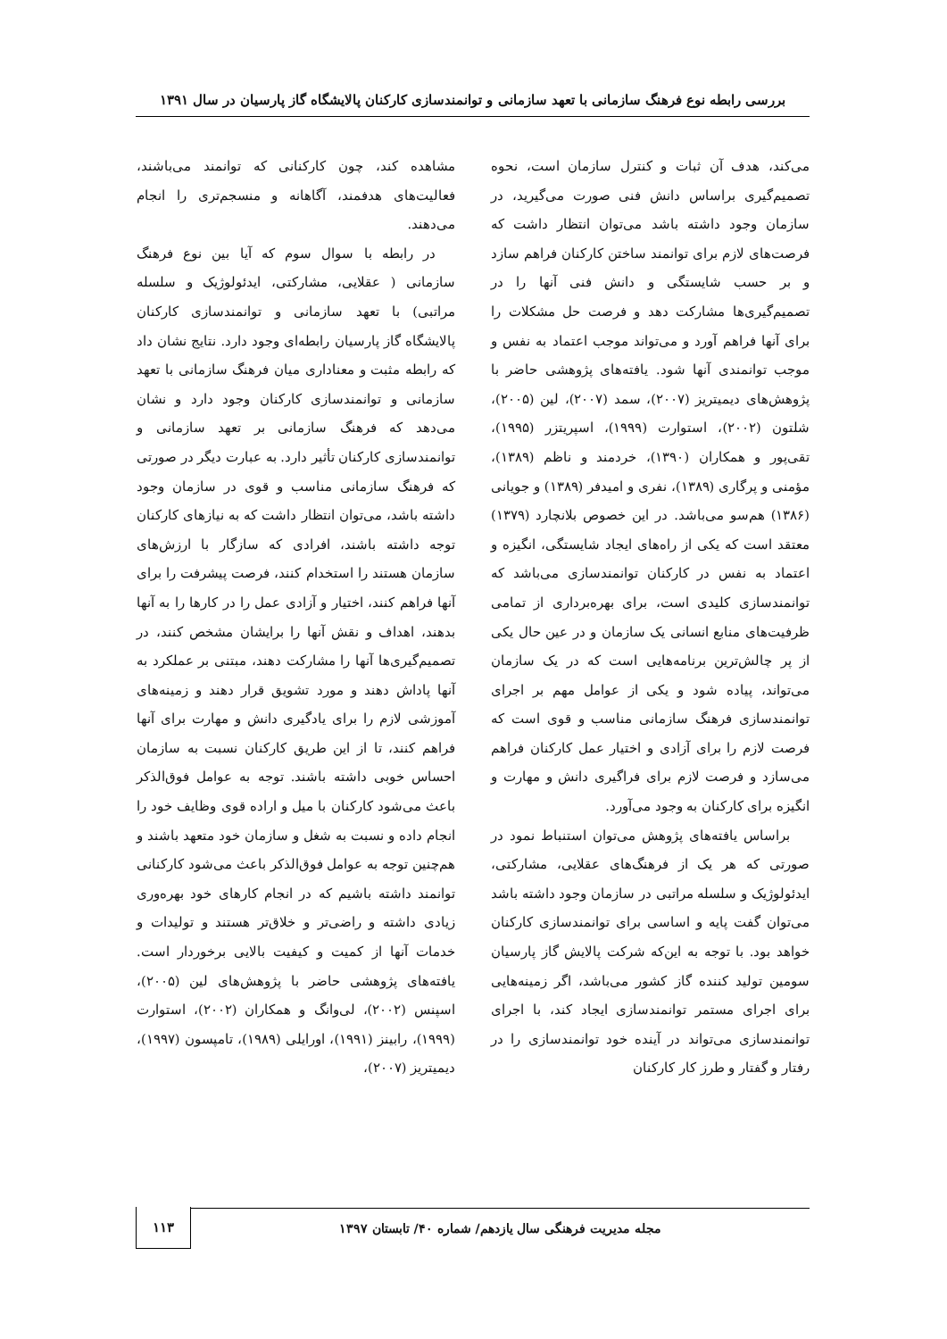بررسی رابطه نوع فرهنگ سازمانی با تعهد سازمانی و توانمندسازی کارکنان پالایشگاه گاز پارسیان در سال ۱۳۹۱
می‌کند، هدف آن ثبات و کنترل سازمان است، نحوه تصمیم‌گیری براساس دانش فنی صورت می‌گیرید، در سازمان وجود داشته باشد می‌توان انتظار داشت که فرصت‌های لازم برای توانمند ساختن کارکنان فراهم سازد و بر حسب شایستگی و دانش فنی آنها را در تصمیم‌گیری‌ها مشارکت دهد و فرصت حل مشکلات را برای آنها فراهم آورد و می‌تواند موجب اعتماد به نفس و موجب توانمندی آنها شود. یافته‌های پژوهشی حاضر با پژوهش‌های دیمیتریز (۲۰۰۷)، سمد (۲۰۰۷)، لین (۲۰۰۵)، شلتون (۲۰۰۲)، استوارت (۱۹۹۹)، اسپریتزر (۱۹۹۵)، تقی‌پور و همکاران (۱۳۹۰)، خردمند و ناظم (۱۳۸۹)، مؤمنی و پرگاری (۱۳۸۹)، نفری و امیدفر (۱۳۸۹) و جویانی (۱۳۸۶) هم‌سو می‌باشد. در این خصوص بلانچارد (۱۳۷۹) معتقد است که یکی از راه‌های ایجاد شایستگی، انگیزه و اعتماد به نفس در کارکنان توانمندسازی می‌باشد که توانمندسازی کلیدی است، برای بهره‌برداری از تمامی ظرفیت‌های منابع انسانی یک سازمان و در عین حال یکی از پر چالش‌ترین برنامه‌هایی است که در یک سازمان می‌تواند، پیاده شود و یکی از عوامل مهم بر اجرای توانمندسازی فرهنگ سازمانی مناسب و قوی است که فرصت لازم را برای آزادی و اختیار عمل کارکنان فراهم می‌سازد و فرصت لازم برای فراگیری دانش و مهارت و انگیزه برای کارکنان به وجود می‌آورد.
براساس یافته‌های پژوهش می‌توان استنباط نمود در صورتی که هر یک از فرهنگ‌های عقلایی، مشارکتی، ایدئولوژیک و سلسله مراتبی در سازمان وجود داشته باشد می‌توان گفت پایه و اساسی برای توانمندسازی کارکنان خواهد بود. با توجه به این‌که شرکت پالایش گاز پارسیان سومین تولید کننده گاز کشور می‌باشد، اگر زمینه‌هایی برای اجرای مستمر توانمندسازی ایجاد کند، با اجرای توانمندسازی می‌تواند در آینده خود توانمندسازی را در رفتار و گفتار و طرز کار کارکنان
مشاهده کند، چون کارکنانی که توانمند می‌باشند، فعالیت‌های هدفمند، آگاهانه و منسجم‌تری را انجام می‌دهند.
در رابطه با سوال سوم که آیا بین نوع فرهنگ سازمانی ( عقلایی، مشارکتی، ایدئولوژیک و سلسله مراتبی) با تعهد سازمانی و توانمندسازی کارکنان پالایشگاه گاز پارسیان رابطه‌ای وجود دارد. نتایج نشان داد که رابطه مثبت و معناداری میان فرهنگ سازمانی با تعهد سازمانی و توانمندسازی کارکنان وجود دارد و نشان می‌دهد که فرهنگ سازمانی بر تعهد سازمانی و توانمندسازی کارکنان تأثیر دارد. به عبارت دیگر در صورتی که فرهنگ سازمانی مناسب و قوی در سازمان وجود داشته باشد، می‌توان انتظار داشت که به نیازهای کارکنان توجه داشته باشند، افرادی که سازگار با ارزش‌های سازمان هستند را استخدام کنند، فرصت پیشرفت را برای آنها فراهم کنند، اختیار و آزادی عمل را در کارها را به آنها بدهند، اهداف و نقش آنها را برایشان مشخص کنند، در تصمیم‌گیری‌ها آنها را مشارکت دهند، مبتنی بر عملکرد به آنها پاداش دهند و مورد تشویق قرار دهند و زمینه‌های آموزشی لازم را برای یادگیری دانش و مهارت برای آنها فراهم کنند، تا از این طریق کارکنان نسبت به سازمان احساس خوبی داشته باشند. توجه به عوامل فوق‌الذکر باعث می‌شود کارکنان با میل و اراده قوی وظایف خود را انجام داده و نسبت به شغل و سازمان خود متعهد باشند و هم‌چنین توجه به عوامل فوق‌الذکر باعث می‌شود کارکنانی توانمند داشته باشیم که در انجام کارهای خود بهره‌وری زیادی داشته و راضی‌تر و خلاق‌تر هستند و تولیدات و خدمات آنها از کمیت و کیفیت بالایی برخوردار است. یافته‌های پژوهشی حاضر با پژوهش‌های لین (۲۰۰۵)، اسپنس (۲۰۰۲)، لی‌وانگ و همکاران (۲۰۰۲)، استوارت (۱۹۹۹)، رابینز (۱۹۹۱)، اورایلی (۱۹۸۹)، تامپسون (۱۹۹۷)، دیمیتریز (۲۰۰۷)،
مجله مدیریت فرهنگی سال یازدهم/ شماره ۴۰/ تابستان ۱۳۹۷
۱۱۳